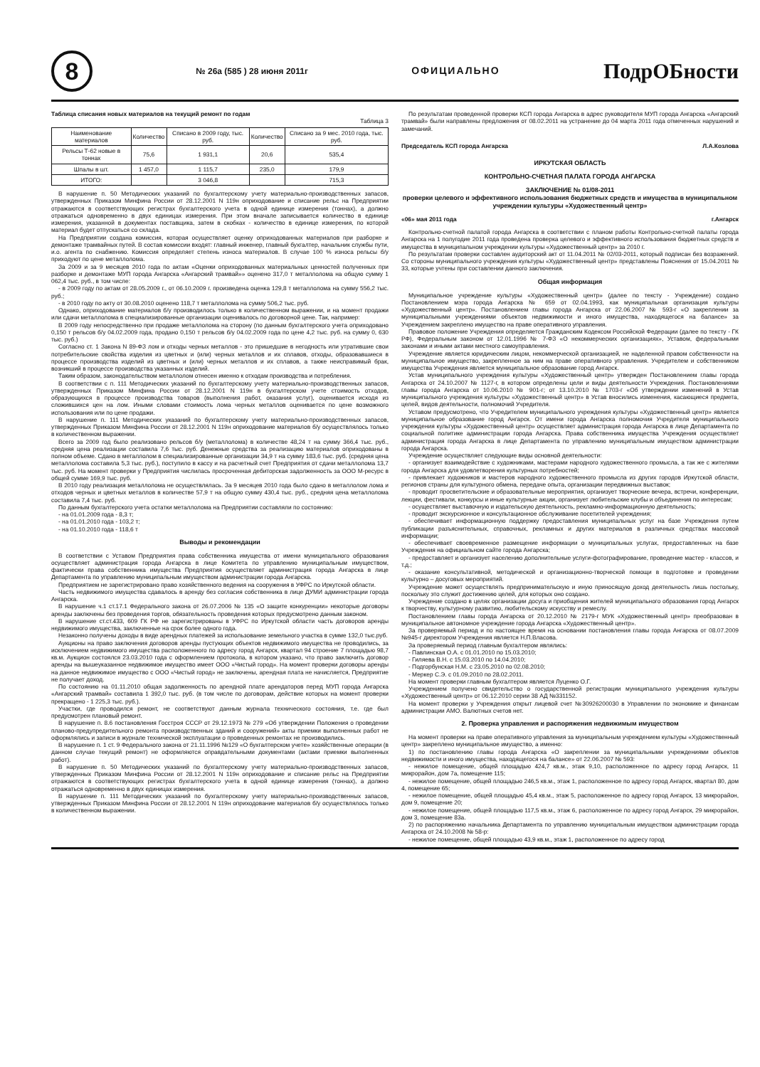8 № 26а (585 ) 28 июня 2011г ОФИЦИАЛЬНО ПодрОБности
Таблица списания новых материалов на текущий ремонт по годам
Таблица 3
| Наименование материалов | Количество | Списано в 2009 году, тыс. руб. | Количество | Списано за 9 мес. 2010 года, тыс. руб. |
| --- | --- | --- | --- | --- |
| Рельсы Т-62 новые в тоннах | 75,6 | 1 931,1 | 20,6 | 535,4 |
| Шпалы в шт. | 1 457,0 | 1 115,7 | 235,0 | 179,9 |
| ИТОГО: | | 3 046,8 | | 715,3 |
В нарушение п. 50 Методических указаний по бухгалтерскому учету материально-производственных запасов, утвержденных Приказом Минфина России от 28.12.2001 N 119н оприходование и списание рельс на Предприятии отражаются в соответствующих регистрах бухгалтерского учета в одной единице измерения (тоннах), а должно отражаться одновременно в двух единицах измерения. При этом вначале записывается количество в единице измерения, указанной в документах поставщика, затем в скобках - количество в единице измерения, по которой материал будет отпускаться со склада.
На Предприятии создана комиссия, которая осуществляет оценку оприходованных материалов при разборке и демонтаже трамвайных путей. В состав комиссии входят: главный инженер, главный бухгалтер, начальник службы пути, и.о. агента по снабжению. Комиссия определяет степень износа материалов. В случае 100 % износа рельсы б/у приходуют по цене металлолома.
За 2009 и за 9 месяцев 2010 года по актам «Оценки оприходованных материальных ценностей полученных при разборке и демонтаже МУП города Ангарска «Ангарский трамвай»» оценено 317,0 т металлолома на общую сумму 1 062,4 тыс. руб., в том числе:
- в 2009 году по актам от 28.05.2009 г., от 06.10.2009 г. произведена оценка 129,8 т металлолома на сумму 556,2 тыс. руб.;
- в 2010 году по акту от 30.08.2010 оценено 118,7 т металлолома на сумму 506,2 тыс. руб.
Однако, оприходование материалов б/у производилось только в количественном выражении, и на момент продажи или сдачи металлолома в специализированные организации оценивалось по договорной цене. Так, например:
В 2009 году непосредственно при продаже металлолома на сторону (по данным бухгалтерского учета оприходовано 0,150 т рельсов б/у 04.02.2009 года, продано 0,150 т рельсов б/у 04.02.2009 года по цене 4,2 тыс. руб. на сумму 0, 630 тыс. руб.)
Согласно ст. 1 Закона N 89-ФЗ лом и отходы черных металлов - это пришедшие в негодность или утратившие свои потребительские свойства изделия из цветных и (или) черных металлов и их сплавов, отходы, образовавшиеся в процессе производства изделий из цветных и (или) черных металлов и их сплавов, а также неисправимый брак, возникший в процессе производства указанных изделий.
Таким образом, законодательством металлолом отнесен именно к отходам производства и потребления.
В соответствии с п. 111 Методических указаний по бухгалтерскому учету материально-производственных запасов, утвержденных Приказом Минфина России от 28.12.2001 N 119н в бухгалтерском учете стоимость отходов, образующихся в процессе производства товаров (выполнения работ, оказания услуг), оценивается исходя из сложившихся цен на лом. Иными словами стоимость лома черных металлов оценивается по цене возможного использования или по цене продажи.
В нарушение п. 111 Методических указаний по бухгалтерскому учету материально-производственных запасов, утвержденных Приказом Минфина России от 28.12.2001 N 119н оприходование материалов б/у осуществлялось только в количественном выражении.
Всего за 2009 год было реализовано рельсов б/у (металлолома) в количестве 48,24 т на сумму 366,4 тыс. руб., средняя цена реализации составила 7,6 тыс. руб. Денежные средства за реализацию материалов оприходованы в полном объеме. Сдано в металлолом в специализированные организации 34,9 т на сумму 183,6 тыс. руб. (средняя цена металлолома составила 5,3 тыс. руб.), поступило в кассу и на расчетный счет Предприятия от сдачи металлолома 13,7 тыс. руб. На момент проверки у Предприятия числилась просроченная дебиторская задолженность за ООО М-ресурс в общей сумме 169,9 тыс. руб.
В 2010 году реализация металлолома не осуществлялась. За 9 месяцев 2010 года было сдано в металлолом лома и отходов черных и цветных металлов в количестве 57,9 т на общую сумму 430,4 тыс. руб., средняя цена металлолома составила 7,4 тыс. руб.
По данным бухгалтерского учета остатки металлолома на Предприятии составляли по состоянию:
- на 01.01.2009 года - 8,3 т;
- на 01.01.2010 года - 103,2 т;
- на 01.10.2010 года - 118,6 т
Выводы и рекомендации
В соответствии с Уставом Предприятия права собственника имущества от имени муниципального образования осуществляет администрация города Ангарска в лице Комитета по управлению муниципальным имуществом, фактически права собственника имущества Предприятия осуществляет администрация города Ангарска в лице Департамента по управлению муниципальным имуществом администрации города Ангарска.
Предприятием не зарегистрировано право хозяйственного ведения на сооружения в УФРС по Иркутской области.
Часть недвижимого имущества сдавалось в аренду без согласия собственника в лице ДУМИ администрации города Ангарска.
В нарушение ч.1 ст.17.1 Федерального закона от 26.07.2006 № 135 «О защите конкуренции» некоторые договоры аренды заключены без проведения торгов, обязательность проведения которых предусмотрено данным законом.
В нарушение ст.ст.433, 609 ГК РФ не зарегистрированы в УФРС по Иркутской области часть договоров аренды недвижимого имущества, заключенные на срок более одного года.
Незаконно получены доходы в виде арендных платежей за использование земельного участка в сумме 132,0 тыс.руб.
Аукционы на право заключения договоров аренды пустующих объектов недвижимого имущества не проводились, за исключением недвижимого имущества расположенного по адресу город Ангарск, квартал 94 строение 7 площадью 98,7 кв.м. Аукцион состоялся 23.03.2010 года с оформлением протокола, в котором указано, что право заключить договор аренды на вышеуказанное недвижимое имущество имеет ООО «Чистый город». На момент проверки договоры аренды на данное недвижимое имущество с ООО «Чистый город» не заключены, арендная плата не начисляется, Предприятие не получает доход.
По состоянию на 01.11.2010 общая задолженность по арендной плате арендаторов перед МУП города Ангарска «Ангарский трамвай» составила 1 392,0 тыс. руб. (в том числе по договорам, действие которых на момент проверки прекращено - 1 225,3 тыс. руб.).
Участки, где проводился ремонт, не соответствуют данным журнала технического состояния, т.е. где был предусмотрен плановый ремонт.
В нарушение п. 8.6 постановления Госстроя СССР от 29.12.1973 № 279 «Об утверждении Положения о проведении планово-предупредительного ремонта производственных зданий и сооружений» акты приемки выполненных работ не оформлялись и записи в журнале технической эксплуатации о проведенных ремонтах не производились.
В нарушение п. 1 ст. 9 Федерального закона от 21.11.1996 №129 «О бухгалтерском учете» хозяйственные операции (в данном случае текущий ремонт) не оформляются оправдательными документами (актами приемки выполненных работ).
В нарушение п. 50 Методических указаний по бухгалтерскому учету материально-производственных запасов, утвержденных Приказом Минфина России от 28.12.2001 N 119н оприходование и списание рельс на Предприятии отражаются в соответствующих регистрах бухгалтерского учета в одной единице измерения (тоннах), а должно отражаться одновременно в двух единицах измерения.
В нарушение п. 111 Методических указаний по бухгалтерскому учету материально-производственных запасов, утвержденных Приказом Минфина России от 28.12.2001 N 119н оприходование материалов б/у осуществлялось только в количественном выражении.
По результатам проведенной проверки КСП города Ангарска в адрес руководителя МУП города Ангарска «Ангарский трамвай» были направлены предложения от 08.02.2011 на устранение до 04 марта 2011 года отмеченных нарушений и замечаний.
Председатель КСП города Ангарска Л.А.Козлова
ИРКУТСКАЯ ОБЛАСТЬ
КОНТРОЛЬНО-СЧЕТНАЯ ПАЛАТА ГОРОДА АНГАРСКА
ЗАКЛЮЧЕНИЕ № 01/08-2011
проверки целевого и эффективного использования бюджетных средств и имущества в муниципальном учреждении культуры «Художественный центр»
«06» мая 2011 года г.Ангарск
Контрольно-счетной палатой города Ангарска в соответствии с планом работы Контрольно-счетной палаты города Ангарска на 1 полугодие 2011 года проведена проверка целевого и эффективного использования бюджетных средств и имущества в муниципальном учреждении культуры «Художественный центр» за 2010 г.
По результатам проверки составлен аудиторский акт от 11.04.2011 № 02/03-2011, который подписан без возражений. Со стороны муниципального учреждения культуры «Художественный центр» представлены Пояснения от 15.04.2011 № 33, которые учтены при составлении данного заключения.
Общая информация
Муниципальное учреждение культуры «Художественный центр» (далее по тексту - Учреждение) создано Постановлением мэра города Ангарска № 659 от 02.04.1993, как муниципальная организация культуры «Художественный центр». Постановлением главы города Ангарска от 22.06.2007 № 593-г «О закреплении за муниципальными учреждениями объектов недвижимости и иного имущества, находящегося на балансе» за Учреждением закреплено имущество на праве оперативного управления.
Правовое положение Учреждения определяется Гражданским Кодексом Российской Федерации (далее по тексту - ГК РФ), Федеральным законом от 12.01.1996 № 7-ФЗ «О некоммерческих организациях», Уставом, федеральными законами и иными актами местного самоуправления.
Учреждение является юридическим лицом, некоммерческой организацией, не наделенной правом собственности на муниципальное имущество, закрепленное за ним на праве оперативного управления. Учредителем и собственником имущества Учреждения является муниципальное образование город Ангарск.
Устав муниципального учреждения культуры «Художественный центр» утвержден Постановлением главы города Ангарска от 24.10.2007 № 1127-г, в котором определены цели и виды деятельности Учреждения. Постановлениями главы города Ангарска от 10.06.2010 № 901-г; от 13.10.2010 № 1703-г «Об утверждении изменений в Устав муниципального учреждения культуры «Художественный центр» в Устав вносились изменения, касающиеся предмета, целей, видов деятельности, полномочий Учредителя.
Уставом предусмотрено, что Учредителем муниципального учреждения культуры «Художественный центр» является муниципальное образование город Ангарск. От имени города Ангарска полномочия Учредителя муниципального учреждения культуры «Художественный центр» осуществляет администрация города Ангарска в лице Департамента по социальной политике администрации города Ангарска. Права собственника имущества Учреждения осуществляет администрация города Ангарска в лице Департамента по управлению муниципальным имуществом администрации города Ангарска.
Учреждение осуществляет следующие виды основной деятельности:
- организует взаимодействие с художниками, мастерами народного художественного промысла, а так же с жителями города Ангарска для удовлетворения культурных потребностей;
- привлекает художников и мастеров народного художественного промысла из других городов Иркутской области, регионов страны для культурного обмена, передаче опыта, организации передвижных выставок;
- проводит просветительские и образовательные мероприятия, организует творческие вечера, встречи, конференции, лекции, фестивали, конкурсы и иные культурные акции, организует любительские клубы и объединения по интересам;
- осуществляет выставочную и издательскую деятельность, рекламно-информационную деятельность;
- проводит экскурсионное и консультационное обслуживание посетителей учреждения;
- обеспечивает информационную поддержку предоставления муниципальных услуг на базе Учреждения путем публикации разъяснительных, справочных, рекламных и других материалов в различных средствах массовой информации;
- обеспечивает своевременное размещение информации о муниципальных услугах, предоставленных на базе Учреждения на официальном сайте города Ангарска;
- предоставляет и организует населению дополнительные услуги-фотографирование, проведение мастер - классов, и т.д.;
- оказание консультативной, методической и организационно-творческой помощи в подготовке и проведении культурно – досуговых мероприятий.
Учреждение может осуществлять предпринимательскую и иную приносящую доход деятельность лишь постольку, поскольку это служит достижению целей, для которых оно создано.
Учреждение создано в целях организации досуга и приобщения жителей муниципального образования город Ангарск к творчеству, культурному развитию, любительскому искусству и ремеслу.
Постановлением главы города Ангарска от 20.12.2010 № 2179-г МУК «Художественный центр» преобразован в муниципальное автономное учреждение города Ангарска «Художественный центр».
За проверяемый период и по настоящее время на основании постановления главы города Ангарска от 08.07.2009 №945-г директором Учреждения является Н.П.Власова.
За проверяемый период главным бухгалтером являлись:
- Павлинская О.А. с 01.01.2010 по 15.03.2010;
- Гиляева В.Н. с 15.03.2010 по 14.04.2010;
- Подгорбунская Н.М. с 23.05.2010 по 02.08.2010;
- Меркер С.Э. с 01.09.2010 по 28.02.2011.
На момент проверки главным бухгалтером является Луценко О.Г.
Учреждением получено свидетельство о государственной регистрации муниципального учреждения культуры «Художественный центр» от 06.12.2010 серии 38 АД №331152.
На момент проверки у Учреждения открыт лицевой счет №30926200030 в Управлении по экономике и финансам администрации АМО. Валютных счетов нет.
2. Проверка управления и распоряжения недвижимым имуществом
На момент проверки на праве оперативного управления за муниципальным учреждением культуры «Художественный центр» закреплено муниципальное имущество, а именно:
1) по постановлению главы города Ангарска «О закреплении за муниципальными учреждениями объектов недвижимости и иного имущества, находящегося на балансе» от 22.06.2007 № 593:
- нежилое помещение, общей площадью 424,7 кв.м., этаж 9,10, расположенное по адресу город Ангарск, 11 микрорайон, дом 7а, помещение 115;
- нежилое помещение, общей площадью 246,5 кв.м., этаж 1, расположенное по адресу город Ангарск, квартал 80, дом 4, помещение 65;
- нежилое помещение, общей площадью 45,4 кв.м., этаж 5, расположенное по адресу город Ангарск, 13 микрорайон, дом 9, помещение 20;
- нежилое помещение, общей площадью 117,5 кв.м., этаж 6, расположенное по адресу город Ангарск, 29 микрорайон, дом 3, помещение 83а.
2) по распоряжению начальника Департамента по управлению муниципальным имуществом администрации города Ангарска от 24.10.2008 № 58-р:
- нежилое помещение, общей площадью 43,9 кв.м., этаж 1, расположенное по адресу город